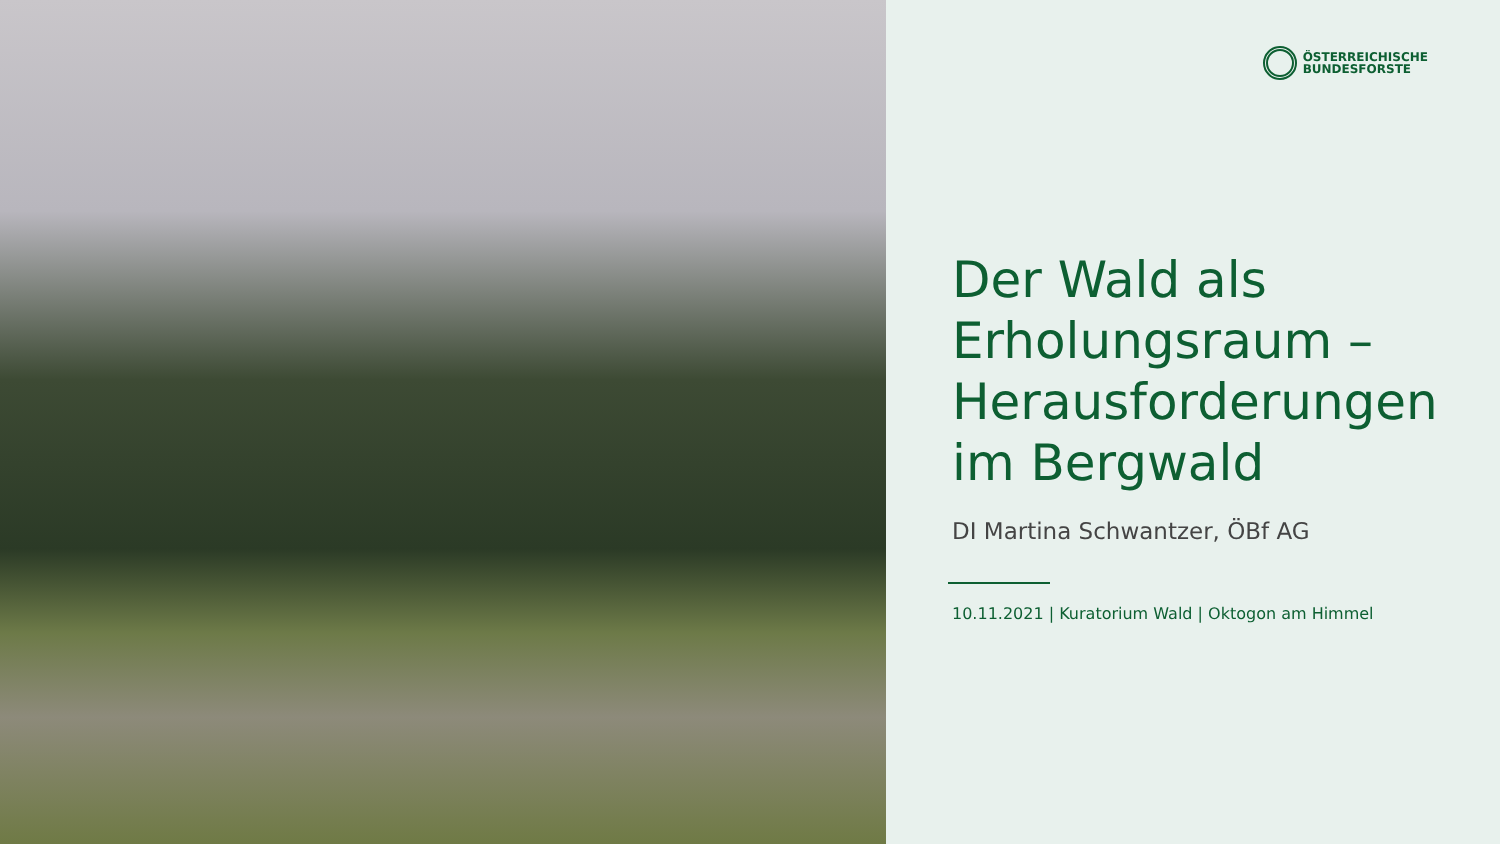ÖSTERREICHISCHE
BUNDESFORSTE
Der Wald als Erholungsraum – Herausforderungen im Bergwald
DI Martina Schwantzer, ÖBf AG
10.11.2021 | Kuratorium Wald | Oktogon am Himmel